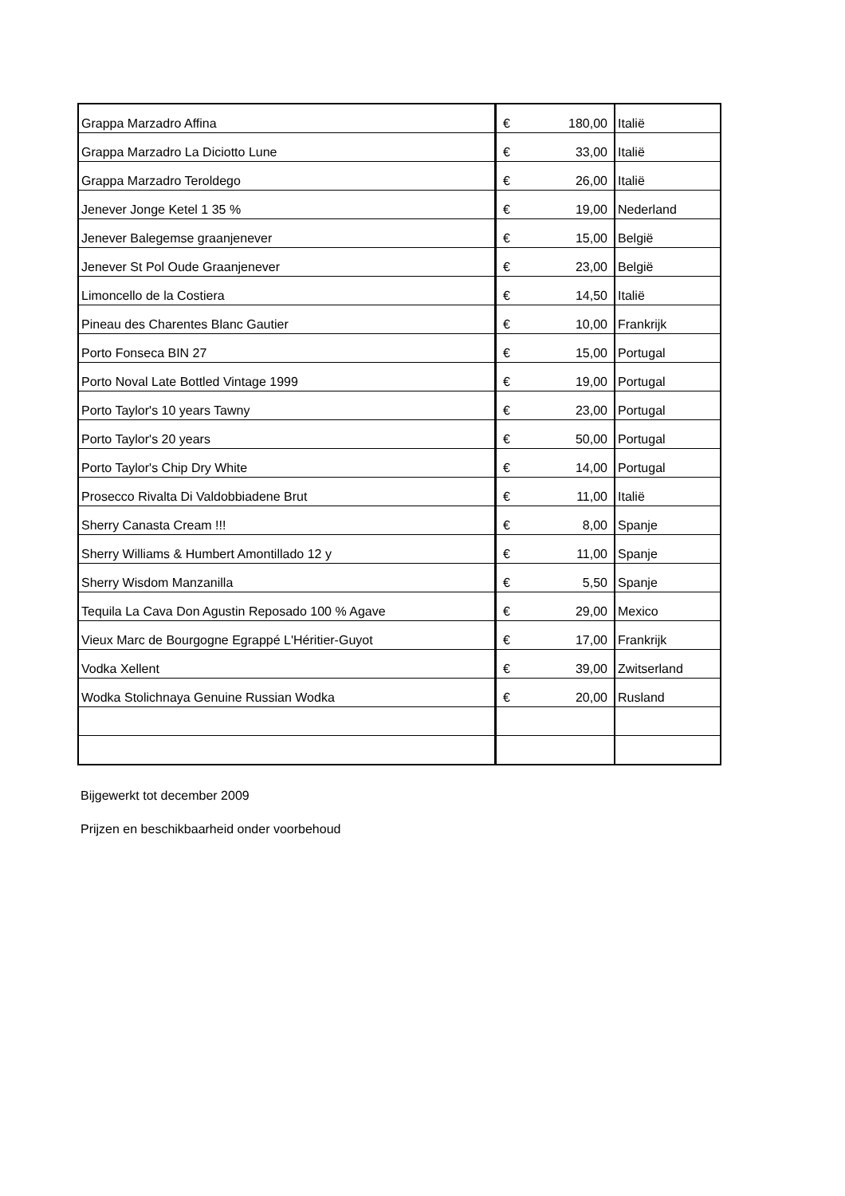| Grappa Marzadro Affina | € | 180,00 | Italië |
| Grappa Marzadro La Diciotto Lune | € | 33,00 | Italië |
| Grappa Marzadro Teroldego | € | 26,00 | Italië |
| Jenever Jonge Ketel 1 35 % | € | 19,00 | Nederland |
| Jenever Balegemse graanjenever | € | 15,00 | België |
| Jenever St Pol Oude Graanjenever | € | 23,00 | België |
| Limoncello de la Costiera | € | 14,50 | Italië |
| Pineau des Charentes Blanc Gautier | € | 10,00 | Frankrijk |
| Porto Fonseca BIN 27 | € | 15,00 | Portugal |
| Porto Noval Late Bottled Vintage 1999 | € | 19,00 | Portugal |
| Porto Taylor's 10 years Tawny | € | 23,00 | Portugal |
| Porto Taylor's 20 years | € | 50,00 | Portugal |
| Porto Taylor's Chip Dry White | € | 14,00 | Portugal |
| Prosecco Rivalta Di Valdobbiadene Brut | € | 11,00 | Italië |
| Sherry Canasta Cream !!! | € | 8,00 | Spanje |
| Sherry Williams & Humbert Amontillado 12 y | € | 11,00 | Spanje |
| Sherry Wisdom Manzanilla | € | 5,50 | Spanje |
| Tequila La Cava Don Agustin Reposado 100 % Agave | € | 29,00 | Mexico |
| Vieux Marc de Bourgogne Egrappé L'Héritier-Guyot | € | 17,00 | Frankrijk |
| Vodka Xellent | € | 39,00 | Zwitserland |
| Wodka Stolichnaya Genuine Russian Wodka | € | 20,00 | Rusland |
Bijgewerkt tot december 2009
Prijzen en beschikbaarheid onder voorbehoud